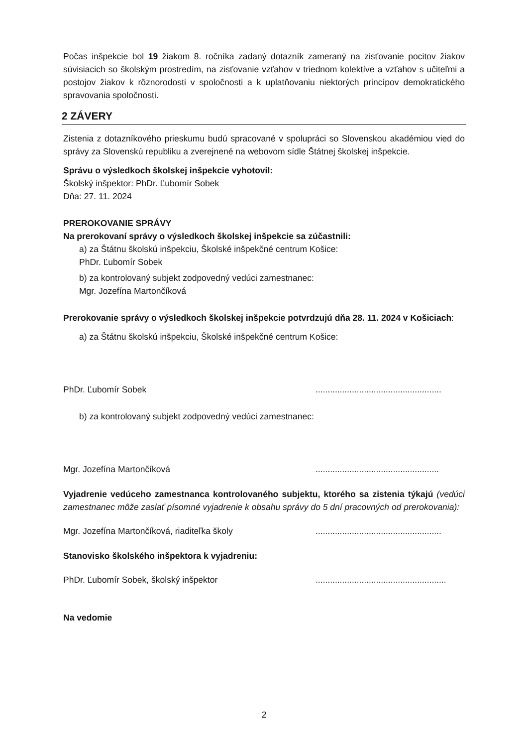Počas inšpekcie bol 19 žiakom 8. ročníka zadaný dotazník zameraný na zisťovanie pocitov žiakov súvisiacich so školským prostredím, na zisťovanie vzťahov v triednom kolektíve a vzťahov s učiteľmi a postojov žiakov k rôznorodosti v spoločnosti a k uplatňovaniu niektorých princípov demokratického spravovania spoločnosti.
2 ZÁVERY
Zistenia z dotazníkového prieskumu budú spracované v spolupráci so Slovenskou akadémiou vied do správy za Slovenskú republiku a zverejnené na webovom sídle Štátnej školskej inšpekcie.
Správu o výsledkoch školskej inšpekcie vyhotovil:
Školský inšpektor: PhDr. Ľubomír Sobek
Dňa: 27. 11. 2024
PREROKOVANIE SPRÁVY
Na prerokovaní správy o výsledkoch školskej inšpekcie sa zúčastnili:
a) za Štátnu školskú inšpekciu, Školské inšpekčné centrum Košice:
PhDr. Ľubomír Sobek
b) za kontrolovaný subjekt zodpovedný vedúci zamestnanec:
Mgr. Jozefína Martončíková
Prerokovanie správy o výsledkoch školskej inšpekcie potvrdzujú dňa 28. 11. 2024 v Košiciach:
a) za Štátnu školskú inšpekciu, Školské inšpekčné centrum Košice:
PhDr. Ľubomír Sobek....................................................
b) za kontrolovaný subjekt zodpovedný vedúci zamestnanec:
Mgr. Jozefína Martončíková...................................................
Vyjadrenie vedúceho zamestnanca kontrolovaného subjektu, ktorého sa zistenia týkajú (vedúci zamestnanec môže zaslať písomné vyjadrenie k obsahu správy do 5 dní pracovných od prerokovania):
Mgr. Jozefína Martončíková, riaditeľka školy....................................................
Stanovisko školského inšpektora k vyjadreniu:
PhDr. Ľubomír Sobek, školský inšpektor......................................................
Na vedomie
2